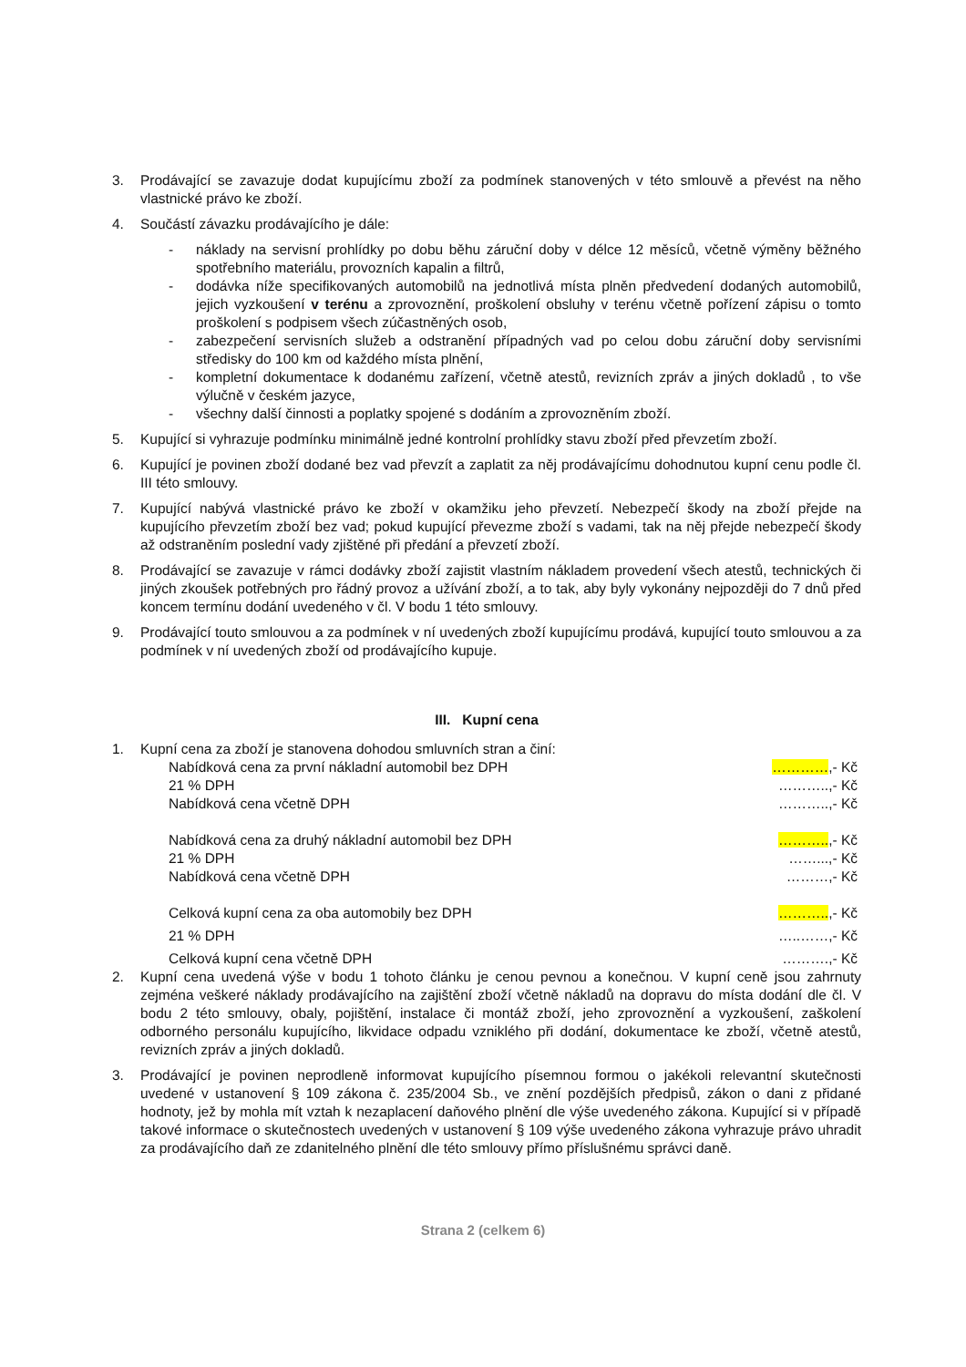3. Prodávající se zavazuje dodat kupujícímu zboží za podmínek stanovených v této smlouvě a převést na něho vlastnické právo ke zboží.
4. Součástí závazku prodávajícího je dále:
- náklady na servisní prohlídky po dobu běhu záruční doby v délce 12 měsíců, včetně výměny běžného spotřebního materiálu, provozních kapalin a filtrů,
- dodávka níže specifikovaných automobilů na jednotlivá místa plněn předvedení dodaných automobilů, jejich vyzkoušení v terénu a zprovoznění, proškolení obsluhy v terénu včetně pořízení zápisu o tomto proškolení s podpisem všech zúčastněných osob,
- zabezpečení servisních služeb a odstranění případných vad po celou dobu záruční doby servisními středisky do 100 km od každého místa plnění,
- kompletní dokumentace k dodanému zařízení, včetně atestů, revizních zpráv a jiných dokladů , to vše výlučně v českém jazyce,
- všechny další činnosti a poplatky spojené s dodáním a zprovozněním zboží.
5. Kupující si vyhrazuje podmínku minimálně jedné kontrolní prohlídky stavu zboží před převzetím zboží.
6. Kupující je povinen zboží dodané bez vad převzít a zaplatit za něj prodávajícímu dohodnutou kupní cenu podle čl. III této smlouvy.
7. Kupující nabývá vlastnické právo ke zboží v okamžiku jeho převzetí. Nebezpečí škody na zboží přejde na kupujícího převzetím zboží bez vad; pokud kupující převezme zboží s vadami, tak na něj přejde nebezpečí škody až odstraněním poslední vady zjištěné při předání a převzetí zboží.
8. Prodávající se zavazuje v rámci dodávky zboží zajistit vlastním nákladem provedení všech atestů, technických či jiných zkoušek potřebných pro řádný provoz a užívání zboží, a to tak, aby byly vykonány nejpozději do 7 dnů před koncem termínu dodání uvedeného v čl. V bodu 1 této smlouvy.
9. Prodávající touto smlouvou a za podmínek v ní uvedených zboží kupujícímu prodává, kupující touto smlouvou a za podmínek v ní uvedených zboží od prodávajícího kupuje.
III. Kupní cena
1. Kupní cena za zboží je stanovena dohodou smluvních stran a činí:
Nabídková cena za první nákladní automobil bez DPH …………,- Kč
21 % DPH ………..,- Kč
Nabídková cena včetně DPH ………..,- Kč
Nabídková cena za druhý nákladní automobil bez DPH ………..,- Kč
21 % DPH ……...,- Kč
Nabídková cena včetně DPH ………,- Kč
Celková kupní cena za oba automobily bez DPH ………..,- Kč
21 % DPH …..……,- Kč
Celková kupní cena včetně DPH ……….,- Kč
2. Kupní cena uvedená výše v bodu 1 tohoto článku je cenou pevnou a konečnou. V kupní ceně jsou zahrnuty zejména veškeré náklady prodávajícího na zajištění zboží včetně nákladů na dopravu do místa dodání dle čl. V bodu 2 této smlouvy, obaly, pojištění, instalace či montáž zboží, jeho zprovoznění a vyzkoušení, zaškolení odborného personálu kupujícího, likvidace odpadu vzniklého při dodání, dokumentace ke zboží, včetně atestů, revizních zpráv a jiných dokladů.
3. Prodávající je povinen neprodleně informovat kupujícího písemnou formou o jakékoli relevantní skutečnosti uvedené v ustanovení § 109 zákona č. 235/2004 Sb., ve znění pozdějších předpisů, zákon o dani z přidané hodnoty, jež by mohla mít vztah k nezaplacení daňového plnění dle výše uvedeného zákona. Kupující si v případě takové informace o skutečnostech uvedených v ustanovení § 109 výše uvedeného zákona vyhrazuje právo uhradit za prodávajícího daň ze zdanitelného plnění dle této smlouvy přímo příslušnému správci daně.
Strana 2 (celkem 6)